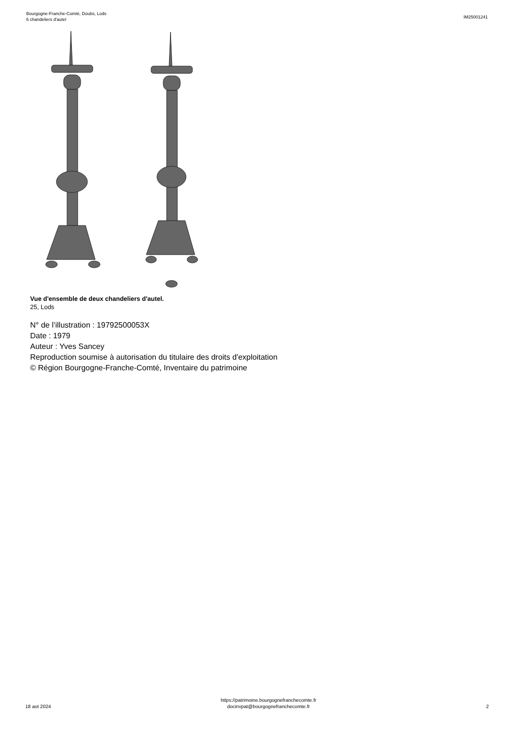Bourgogne-Franche-Comté, Doubs, Lods
6 chandeliers d'autel
IM25001241
Vue d'ensemble de deux chandeliers d'autel.
25, Lods
N° de l’illustration : 19792500053X
Date : 1979
Auteur : Yves Sancey
Reproduction soumise à autorisation du titulaire des droits d'exploitation
© Région Bourgogne-Franche-Comté, Inventaire du patrimoine
18 aot 2024
https://patrimoine.bourgognefranchecomte.fr
docinvpat@bourgognefranchecomte.fr
2